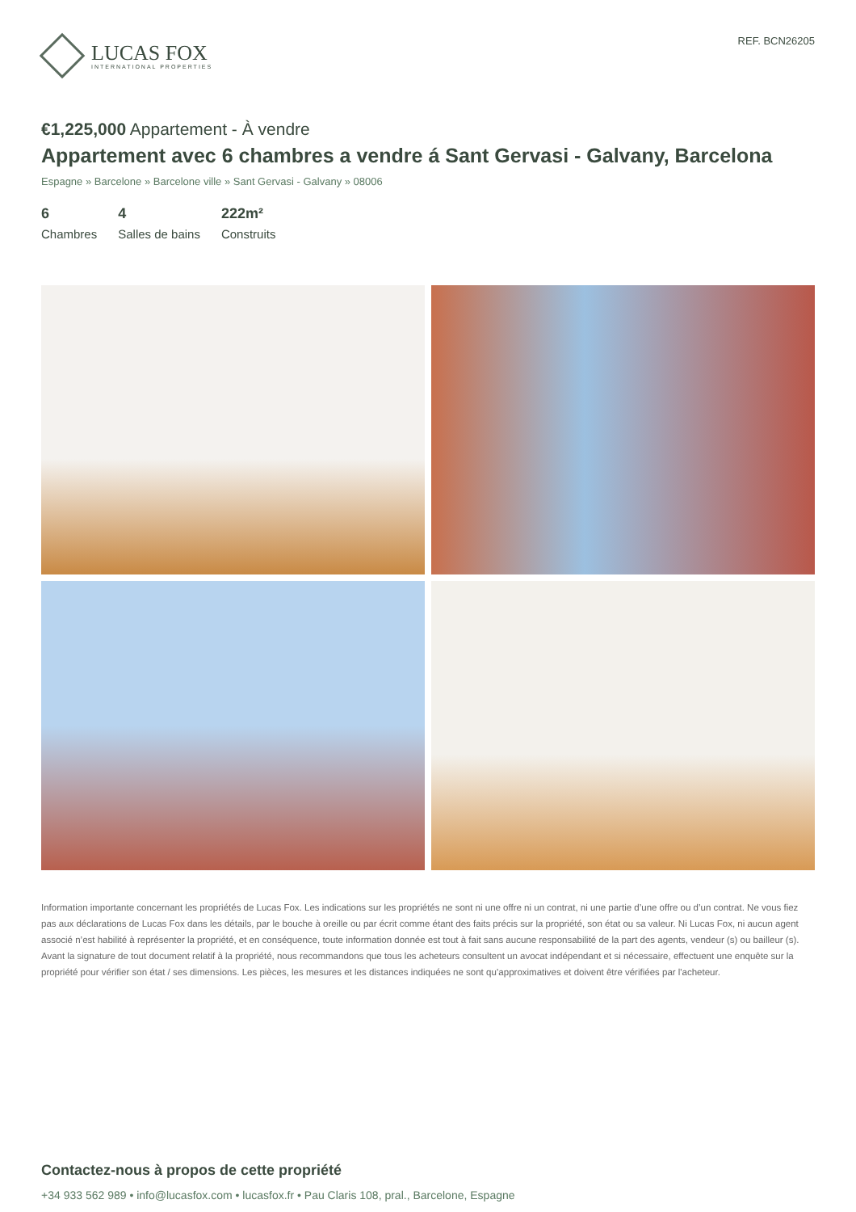LUCAS FOX
INTERNATIONAL PROPERTIES
REF. BCN26205
€1,225,000 Appartement - À vendre
Appartement avec 6 chambres a vendre á Sant Gervasi - Galvany, Barcelona
Espagne » Barcelone » Barcelone ville » Sant Gervasi - Galvany » 08006
6
Chambres
4
Salles de bains
222m²
Construits
Information importante concernant les propriétés de Lucas Fox. Les indications sur les propriétés ne sont ni une offre ni un contrat, ni une partie d’une offre ou d’un contrat. Ne vous fiez pas aux déclarations de Lucas Fox dans les détails, par le bouche à oreille ou par écrit comme étant des faits précis sur la propriété, son état ou sa valeur. Ni Lucas Fox, ni aucun agent associé n’est habilité à représenter la propriété, et en conséquence, toute information donnée est tout à fait sans aucune responsabilité de la part des agents, vendeur (s) ou bailleur (s). Avant la signature de tout document relatif à la propriété, nous recommandons que tous les acheteurs consultent un avocat indépendant et si nécessaire, effectuent une enquête sur la propriété pour vérifier son état / ses dimensions. Les pièces, les mesures et les distances indiquées ne sont qu’approximatives et doivent être vérifiées par l'acheteur.
Contactez-nous à propos de cette propriété
+34 933 562 989 • info@lucasfox.com • lucasfox.fr • Pau Claris 108, pral., Barcelone, Espagne